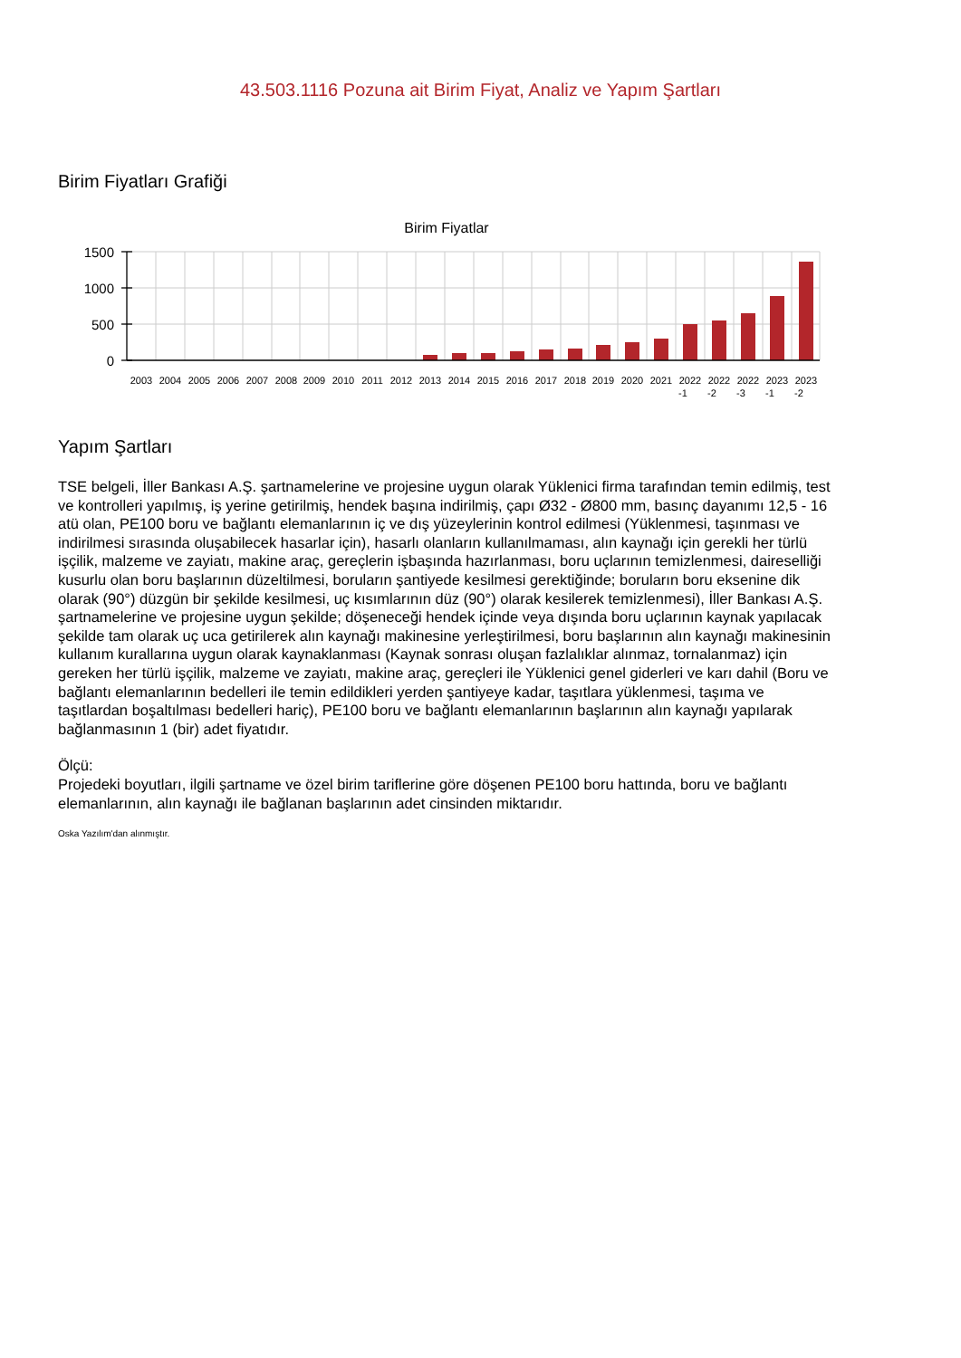43.503.1116 Pozuna ait Birim Fiyat, Analiz ve Yapım Şartları
Birim Fiyatları Grafiği
Birim Fiyatlar
1500
1000
500
0
2003
2004
2005
2006
2007
2008
2009
2010
2011
2012
2013
2014
2015
2016
2017
2018
2019
2020
2021
2022
-1
2022
-2
2022
-3
2023
-1
2023
-2
Yapım Şartları
TSE belgeli, İller Bankası A.Ş. şartnamelerine ve projesine uygun olarak Yüklenici firma tarafından temin edilmiş, test ve kontrolleri yapılmış, iş yerine getirilmiş, hendek başına indirilmiş, çapı Ø32 - Ø800 mm, basınç dayanımı 12,5 - 16 atü olan, PE100 boru ve bağlantı elemanlarının iç ve dış yüzeylerinin kontrol edilmesi (Yüklenmesi, taşınması ve indirilmesi sırasında oluşabilecek hasarlar için), hasarlı olanların kullanılmaması, alın kaynağı için gerekli her türlü işçilik, malzeme ve zayiatı, makine araç, gereçlerin işbaşında hazırlanması, boru uçlarının temizlenmesi, daireselliği kusurlu olan boru başlarının düzeltilmesi, boruların şantiyede kesilmesi gerektiğinde; boruların boru eksenine dik olarak (90°) düzgün bir şekilde kesilmesi, uç kısımlarının düz (90°) olarak kesilerek temizlenmesi), İller Bankası A.Ş. şartnamelerine ve projesine uygun şekilde; döşeneceği hendek içinde veya dışında boru uçlarının kaynak yapılacak şekilde tam olarak uç uca getirilerek alın kaynağı makinesine yerleştirilmesi, boru başlarının alın kaynağı makinesinin kullanım kurallarına uygun olarak kaynaklanması (Kaynak sonrası oluşan fazlalıklar alınmaz, tornalanmaz) için gereken her türlü işçilik, malzeme ve zayiatı, makine araç, gereçleri ile Yüklenici genel giderleri ve karı dahil (Boru ve bağlantı elemanlarının bedelleri ile temin edildikleri yerden şantiyeye kadar, taşıtlara yüklenmesi, taşıma ve taşıtlardan boşaltılması bedelleri hariç), PE100 boru ve bağlantı elemanlarının başlarının alın kaynağı yapılarak bağlanmasının 1 (bir) adet fiyatıdır.
Ölçü:
Projedeki boyutları, ilgili şartname ve özel birim tariflerine göre döşenen PE100 boru hattında, boru ve bağlantı elemanlarının, alın kaynağı ile bağlanan başlarının adet cinsinden miktarıdır.
Oska Yazılım'dan alınmıştır.